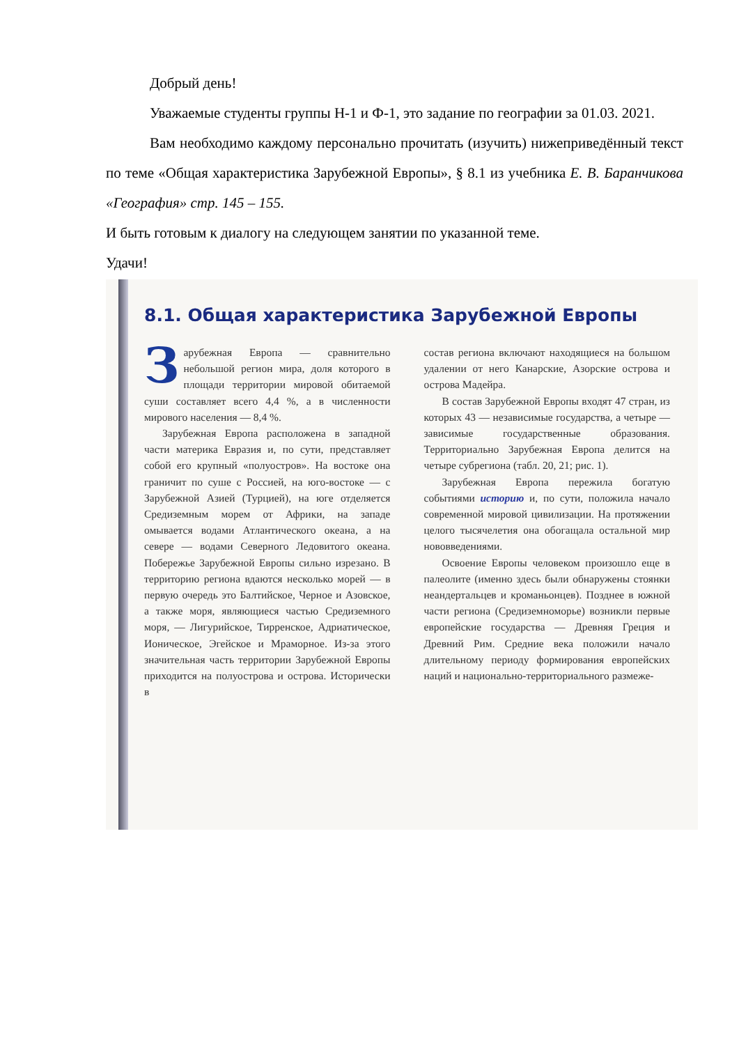Добрый день!
Уважаемые студенты группы Н-1 и Ф-1, это задание по географии за 01.03. 2021.
Вам необходимо каждому персонально прочитать (изучить) нижеприведённый текст по теме «Общая характеристика Зарубежной Европы», § 8.1 из учебника Е. В. Баранчикова «География» стр. 145 – 155.
И быть готовым к диалогу на следующем занятии по указанной теме.
Удачи!
8.1. Общая характеристика Зарубежной Европы
Зарубежная Европа — сравнительно небольшой регион мира, доля которого в площади территории мировой обитаемой суши составляет всего 4,4 %, а в численности мирового населения — 8,4 %.
Зарубежная Европа расположена в западной части материка Евразия и, по сути, представляет собой его крупный «полуостров». На востоке она граничит по суше с Россией, на юго-востоке — с Зарубежной Азией (Турцией), на юге отделяется Средиземным морем от Африки, на западе омывается водами Атлантического океана, а на севере — водами Северного Ледовитого океана. Побережье Зарубежной Европы сильно изрезано. В территорию региона вдаются несколько морей — в первую очередь это Балтийское, Черное и Азовское, а также моря, являющиеся частью Средиземного моря, — Лигурийское, Тирренское, Адриатическое, Ионическое, Эгейское и Мраморное. Из-за этого значительная часть территории Зарубежной Европы приходится на полуострова и острова. Исторически в
состав региона включают находящиеся на большом удалении от него Канарские, Азорские острова и острова Мадейра.
В состав Зарубежной Европы входят 47 стран, из которых 43 — независимые государства, а четыре — зависимые государственные образования. Территориально Зарубежная Европа делится на четыре субрегиона (табл. 20, 21; рис. 1).
Зарубежная Европа пережила богатую событиями историю и, по сути, положила начало современной мировой цивилизации. На протяжении целого тысячелетия она обогащала остальной мир нововведениями.
Освоение Европы человеком произошло еще в палеолите (именно здесь были обнаружены стоянки неандертальцев и кроманьонцев). Позднее в южной части региона (Средиземноморье) возникли первые европейские государства — Древняя Греция и Древний Рим. Средние века положили начало длительному периоду формирования европейских наций и национально-территориального размеже-